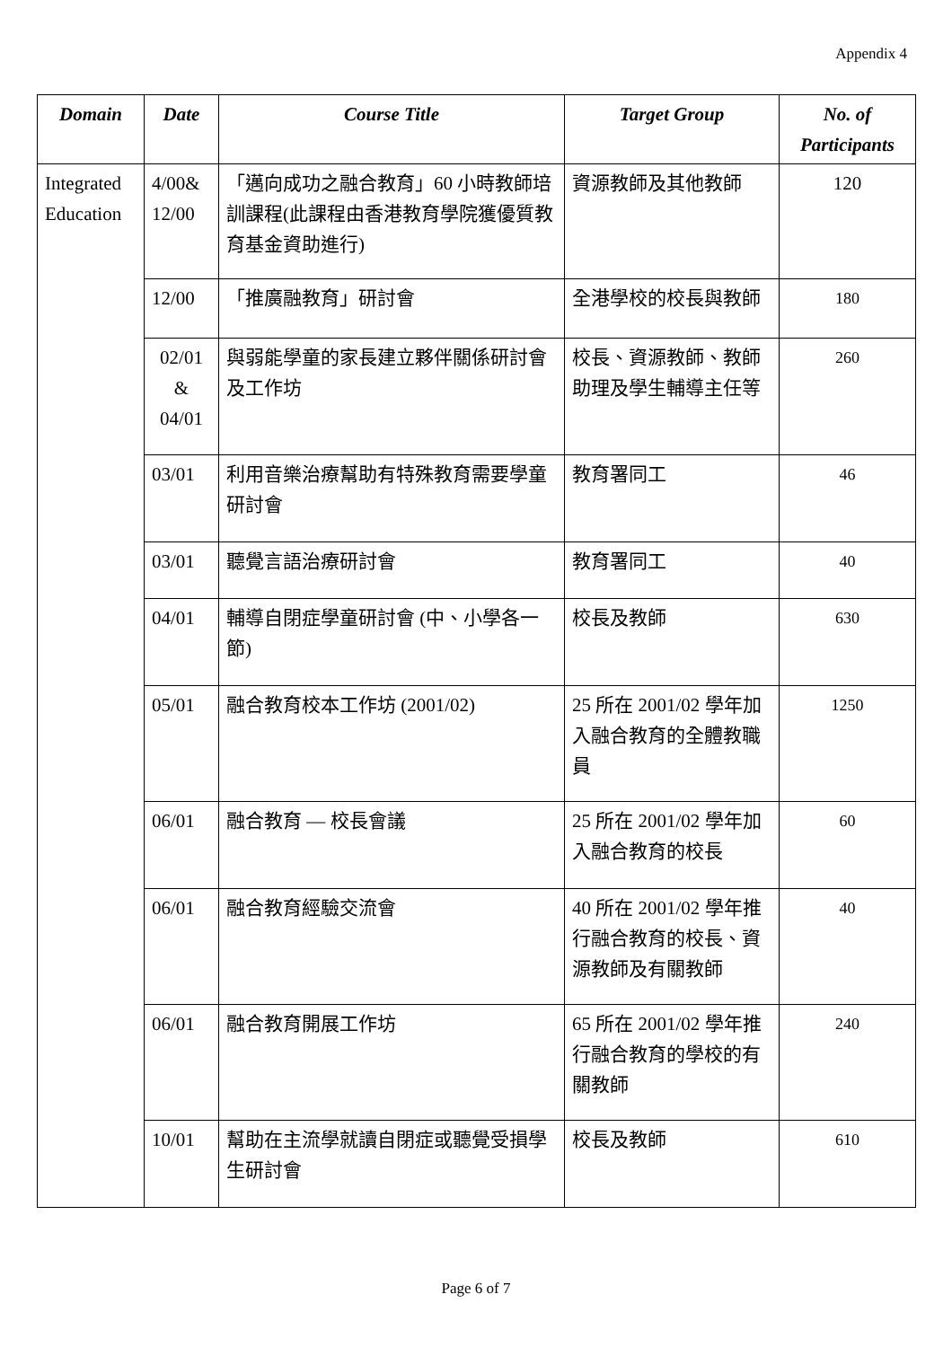Appendix 4
| Domain | Date | Course Title | Target Group | No. of Participants |
| --- | --- | --- | --- | --- |
| Integrated Education | 4/00& 12/00 | 「邁向成功之融合教育」60 小時教師培訓課程(此課程由香港教育學院獲優質教育基金資助進行) | 資源教師及其他教師 | 120 |
| | 12/00 | 「推廣融教育」研討會 | 全港學校的校長與教師 | 180 |
| | 02/01 & 04/01 | 與弱能學童的家長建立夥伴關係研討會及工作坊 | 校長、資源教師、教師助理及學生輔導主任等 | 260 |
| | 03/01 | 利用音樂治療幫助有特殊教育需要學童研討會 | 教育署同工 | 46 |
| | 03/01 | 聽覺言語治療研討會 | 教育署同工 | 40 |
| | 04/01 | 輔導自閉症學童研討會 (中、小學各一節) | 校長及教師 | 630 |
| | 05/01 | 融合教育校本工作坊 (2001/02) | 25 所在 2001/02 學年加入融合教育的全體教職員 | 1250 |
| | 06/01 | 融合教育 — 校長會議 | 25 所在 2001/02 學年加入融合教育的校長 | 60 |
| | 06/01 | 融合教育經驗交流會 | 40 所在 2001/02 學年推行融合教育的校長、資源教師及有關教師 | 40 |
| | 06/01 | 融合教育開展工作坊 | 65 所在 2001/02 學年推行融合教育的學校的有關教師 | 240 |
| | 10/01 | 幫助在主流學就讀自閉症或聽覺受損學生研討會 | 校長及教師 | 610 |
Page 6 of 7